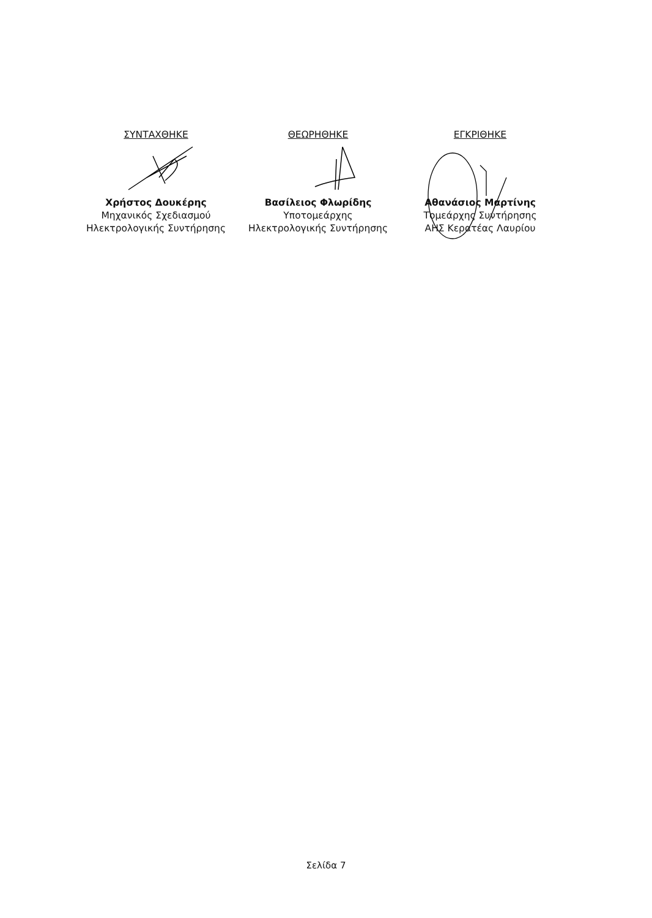ΣΥΝΤΑΧΘΗΚΕ
Χρήστος Δουκέρης
Μηχανικός Σχεδιασμού
Ηλεκτρολογικής Συντήρησης
ΘΕΩΡΗΘΗΚΕ
Βασίλειος Φλωρίδης
Υποτομεάρχης
Ηλεκτρολογικής Συντήρησης
ΕΓΚΡΙΘΗΚΕ
Αθανάσιος Μαρτίνης
Τομεάρχης Συντήρησης
ΑΗΣ Κερατέας Λαυρίου
Σελίδα 7